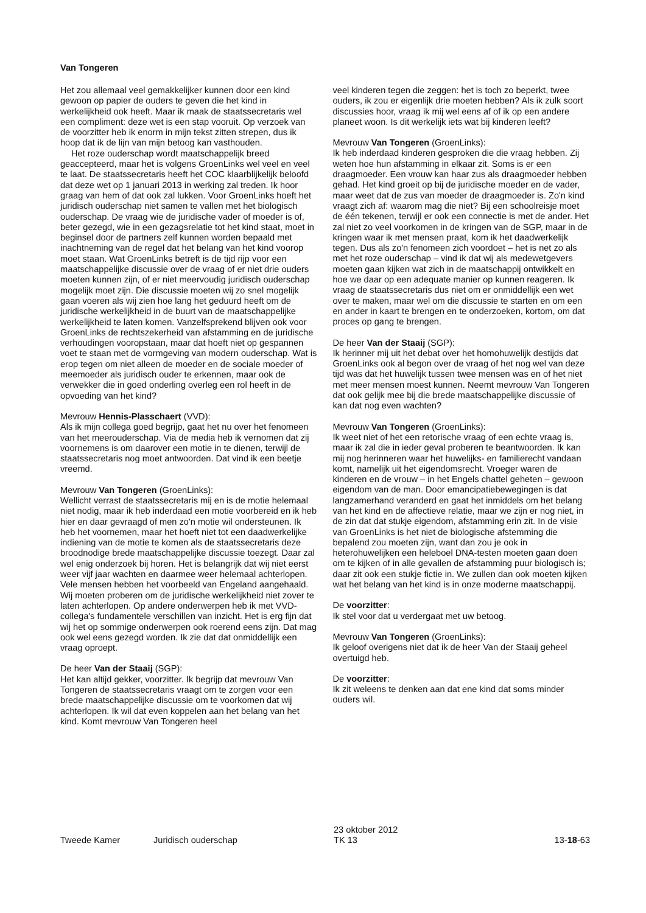Van Tongeren
Het zou allemaal veel gemakkelijker kunnen door een kind gewoon op papier de ouders te geven die het kind in werkelijkheid ook heeft. Maar ik maak de staatssecretaris wel een compliment: deze wet is een stap vooruit. Op verzoek van de voorzitter heb ik enorm in mijn tekst zitten strepen, dus ik hoop dat ik de lijn van mijn betoog kan vasthouden.
Het roze ouderschap wordt maatschappelijk breed geaccepteerd, maar het is volgens GroenLinks wel veel en veel te laat. De staatssecretaris heeft het COC klaarblijkelijk beloofd dat deze wet op 1 januari 2013 in werking zal treden. Ik hoor graag van hem of dat ook zal lukken. Voor GroenLinks hoeft het juridisch ouderschap niet samen te vallen met het biologisch ouderschap. De vraag wie de juridische vader of moeder is of, beter gezegd, wie in een gezagsrelatie tot het kind staat, moet in beginsel door de partners zelf kunnen worden bepaald met inachtneming van de regel dat het belang van het kind voorop moet staan. Wat GroenLinks betreft is de tijd rijp voor een maatschappelijke discussie over de vraag of er niet drie ouders moeten kunnen zijn, of er niet meervoudig juridisch ouderschap mogelijk moet zijn. Die discussie moeten wij zo snel mogelijk gaan voeren als wij zien hoe lang het geduurd heeft om de juridische werkelijkheid in de buurt van de maatschappelijke werkelijkheid te laten komen. Vanzelfsprekend blijven ook voor GroenLinks de rechtszekerheid van afstamming en de juridische verhoudingen vooropstaan, maar dat hoeft niet op gespannen voet te staan met de vormgeving van modern ouderschap. Wat is erop tegen om niet alleen de moeder en de sociale moeder of meemoeder als juridisch ouder te erkennen, maar ook de verwekker die in goed onderling overleg een rol heeft in de opvoeding van het kind?
Mevrouw Hennis-Plasschaert (VVD):
Als ik mijn collega goed begrijp, gaat het nu over het fenomeen van het meerouderschap. Via de media heb ik vernomen dat zij voornemens is om daarover een motie in te dienen, terwijl de staatssecretaris nog moet antwoorden. Dat vind ik een beetje vreemd.
Mevrouw Van Tongeren (GroenLinks):
Wellicht verrast de staatssecretaris mij en is de motie helemaal niet nodig, maar ik heb inderdaad een motie voorbereid en ik heb hier en daar gevraagd of men zo'n motie wil ondersteunen. Ik heb het voornemen, maar het hoeft niet tot een daadwerkelijke indiening van de motie te komen als de staatssecretaris deze broodnodige brede maatschappelijke discussie toezegt. Daar zal wel enig onderzoek bij horen. Het is belangrijk dat wij niet eerst weer vijf jaar wachten en daarmee weer helemaal achterlopen. Vele mensen hebben het voorbeeld van Engeland aangehaald. Wij moeten proberen om de juridische werkelijkheid niet zover te laten achterlopen. Op andere onderwerpen heb ik met VVD-collega's fundamentele verschillen van inzicht. Het is erg fijn dat wij het op sommige onderwerpen ook roerend eens zijn. Dat mag ook wel eens gezegd worden. Ik zie dat dat onmiddellijk een vraag oproept.
De heer Van der Staaij (SGP):
Het kan altijd gekker, voorzitter. Ik begrijp dat mevrouw Van Tongeren de staatssecretaris vraagt om te zorgen voor een brede maatschappelijke discussie om te voorkomen dat wij achterlopen. Ik wil dat even koppelen aan het belang van het kind. Komt mevrouw Van Tongeren heel
veel kinderen tegen die zeggen: het is toch zo beperkt, twee ouders, ik zou er eigenlijk drie moeten hebben? Als ik zulk soort discussies hoor, vraag ik mij wel eens af of ik op een andere planeet woon. Is dit werkelijk iets wat bij kinderen leeft?
Mevrouw Van Tongeren (GroenLinks):
Ik heb inderdaad kinderen gesproken die die vraag hebben. Zij weten hoe hun afstamming in elkaar zit. Soms is er een draagmoeder. Een vrouw kan haar zus als draagmoeder hebben gehad. Het kind groeit op bij de juridische moeder en de vader, maar weet dat de zus van moeder de draagmoeder is. Zo'n kind vraagt zich af: waarom mag die niet? Bij een schoolreisje moet de één tekenen, terwijl er ook een connectie is met de ander. Het zal niet zo veel voorkomen in de kringen van de SGP, maar in de kringen waar ik met mensen praat, kom ik het daadwerkelijk tegen. Dus als zo'n fenomeen zich voordoet – het is net zo als met het roze ouderschap – vind ik dat wij als medewetgevers moeten gaan kijken wat zich in de maatschappij ontwikkelt en hoe we daar op een adequate manier op kunnen reageren. Ik vraag de staatssecretaris dus niet om er onmiddellijk een wet over te maken, maar wel om die discussie te starten en om een en ander in kaart te brengen en te onderzoeken, kortom, om dat proces op gang te brengen.
De heer Van der Staaij (SGP):
Ik herinner mij uit het debat over het homohuwelijk destijds dat GroenLinks ook al begon over de vraag of het nog wel van deze tijd was dat het huwelijk tussen twee mensen was en of het niet met meer mensen moest kunnen. Neemt mevrouw Van Tongeren dat ook gelijk mee bij die brede maatschappelijke discussie of kan dat nog even wachten?
Mevrouw Van Tongeren (GroenLinks):
Ik weet niet of het een retorische vraag of een echte vraag is, maar ik zal die in ieder geval proberen te beantwoorden. Ik kan mij nog herinneren waar het huwelijks- en familierecht vandaan komt, namelijk uit het eigendomsrecht. Vroeger waren de kinderen en de vrouw – in het Engels chattel geheten – gewoon eigendom van de man. Door emancipatiebewegingen is dat langzamerhand veranderd en gaat het inmiddels om het belang van het kind en de affectieve relatie, maar we zijn er nog niet, in de zin dat dat stukje eigendom, afstamming erin zit. In de visie van GroenLinks is het niet de biologische afstemming die bepalend zou moeten zijn, want dan zou je ook in heterohuwelijken een heleboel DNA-testen moeten gaan doen om te kijken of in alle gevallen de afstamming puur biologisch is; daar zit ook een stukje fictie in. We zullen dan ook moeten kijken wat het belang van het kind is in onze moderne maatschappij.
De voorzitter:
Ik stel voor dat u verdergaat met uw betoog.
Mevrouw Van Tongeren (GroenLinks):
Ik geloof overigens niet dat ik de heer Van der Staaij geheel overtuigd heb.
De voorzitter:
Ik zit weleens te denken aan dat ene kind dat soms minder ouders wil.
Tweede Kamer Juridisch ouderschap 23 oktober 2012
TK 13 13-18-63